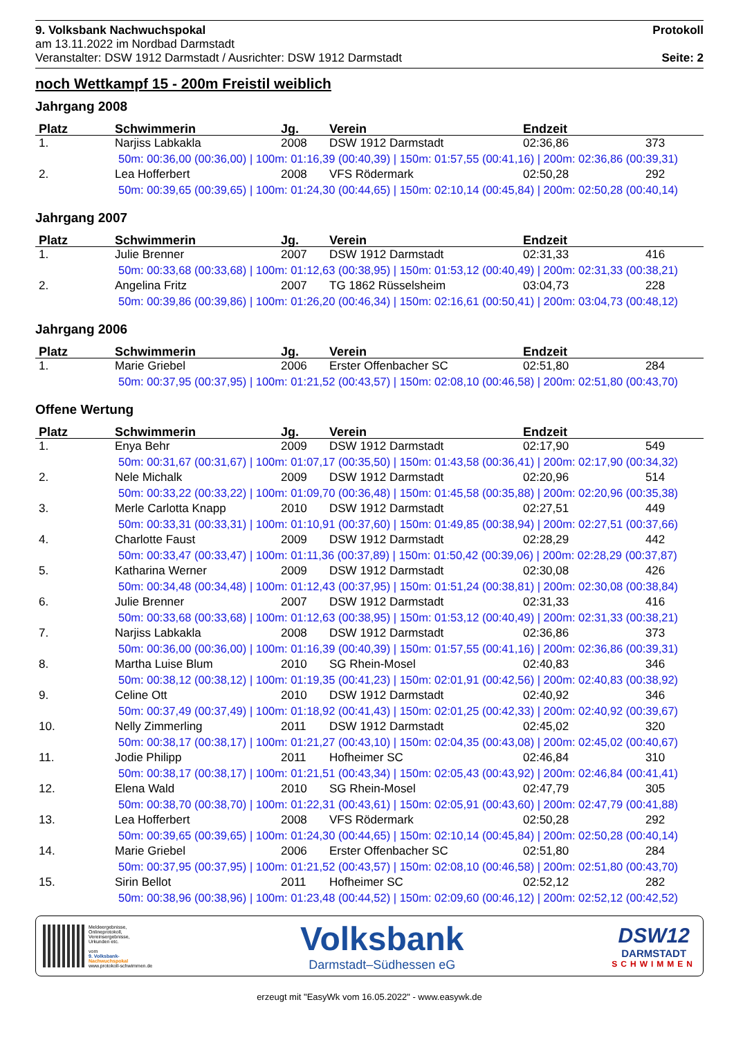9. Volksbank Nachwuchspokal
am 13.11.2022 im Nordbad Darmstadt
Veranstalter: DSW 1912 Darmstadt / Ausrichter: DSW 1912 Darmstadt
Protokoll
Seite: 2
noch Wettkampf 15 - 200m Freistil weiblich
Jahrgang 2008
| Platz | Schwimmerin | Jg. | Verein | Endzeit | |
| --- | --- | --- | --- | --- | --- |
| 1. | Narjiss Labkakla | 2008 | DSW 1912 Darmstadt | 02:36,86 | 373 |
| 50m: 00:36,00 (00:36,00) / 100m: 01:16,39 (00:40,39) / 150m: 01:57,55 (00:41,16) / 200m: 02:36,86 (00:39,31) | | | | | |
| 2. | Lea Hofferbert | 2008 | VFS Rödermark | 02:50,28 | 292 |
| 50m: 00:39,65 (00:39,65) / 100m: 01:24,30 (00:44,65) / 150m: 02:10,14 (00:45,84) / 200m: 02:50,28 (00:40,14) | | | | | |
Jahrgang 2007
| Platz | Schwimmerin | Jg. | Verein | Endzeit | |
| --- | --- | --- | --- | --- | --- |
| 1. | Julie Brenner | 2007 | DSW 1912 Darmstadt | 02:31,33 | 416 |
| 50m: 00:33,68 (00:33,68) / 100m: 01:12,63 (00:38,95) / 150m: 01:53,12 (00:40,49) / 200m: 02:31,33 (00:38,21) | | | | | |
| 2. | Angelina Fritz | 2007 | TG 1862 Rüsselsheim | 03:04,73 | 228 |
| 50m: 00:39,86 (00:39,86) / 100m: 01:26,20 (00:46,34) / 150m: 02:16,61 (00:50,41) / 200m: 03:04,73 (00:48,12) | | | | | |
Jahrgang 2006
| Platz | Schwimmerin | Jg. | Verein | Endzeit | |
| --- | --- | --- | --- | --- | --- |
| 1. | Marie Griebel | 2006 | Erster Offenbacher SC | 02:51,80 | 284 |
| 50m: 00:37,95 (00:37,95) / 100m: 01:21,52 (00:43,57) / 150m: 02:08,10 (00:46,58) / 200m: 02:51,80 (00:43,70) | | | | | |
Offene Wertung
| Platz | Schwimmerin | Jg. | Verein | Endzeit | |
| --- | --- | --- | --- | --- | --- |
| 1. | Enya Behr | 2009 | DSW 1912 Darmstadt | 02:17,90 | 549 |
| 50m: 00:31,67 (00:31,67) / 100m: 01:07,17 (00:35,50) / 150m: 01:43,58 (00:36,41) / 200m: 02:17,90 (00:34,32) | | | | | |
| 2. | Nele Michalk | 2009 | DSW 1912 Darmstadt | 02:20,96 | 514 |
| 50m: 00:33,22 (00:33,22) / 100m: 01:09,70 (00:36,48) / 150m: 01:45,58 (00:35,88) / 200m: 02:20,96 (00:35,38) | | | | | |
| 3. | Merle Carlotta Knapp | 2010 | DSW 1912 Darmstadt | 02:27,51 | 449 |
| 50m: 00:33,31 (00:33,31) / 100m: 01:10,91 (00:37,60) / 150m: 01:49,85 (00:38,94) / 200m: 02:27,51 (00:37,66) | | | | | |
| 4. | Charlotte Faust | 2009 | DSW 1912 Darmstadt | 02:28,29 | 442 |
| 50m: 00:33,47 (00:33,47) / 100m: 01:11,36 (00:37,89) / 150m: 01:50,42 (00:39,06) / 200m: 02:28,29 (00:37,87) | | | | | |
| 5. | Katharina Werner | 2009 | DSW 1912 Darmstadt | 02:30,08 | 426 |
| 50m: 00:34,48 (00:34,48) / 100m: 01:12,43 (00:37,95) / 150m: 01:51,24 (00:38,81) / 200m: 02:30,08 (00:38,84) | | | | | |
| 6. | Julie Brenner | 2007 | DSW 1912 Darmstadt | 02:31,33 | 416 |
| 50m: 00:33,68 (00:33,68) / 100m: 01:12,63 (00:38,95) / 150m: 01:53,12 (00:40,49) / 200m: 02:31,33 (00:38,21) | | | | | |
| 7. | Narjiss Labkakla | 2008 | DSW 1912 Darmstadt | 02:36,86 | 373 |
| 50m: 00:36,00 (00:36,00) / 100m: 01:16,39 (00:40,39) / 150m: 01:57,55 (00:41,16) / 200m: 02:36,86 (00:39,31) | | | | | |
| 8. | Martha Luise Blum | 2010 | SG Rhein-Mosel | 02:40,83 | 346 |
| 50m: 00:38,12 (00:38,12) / 100m: 01:19,35 (00:41,23) / 150m: 02:01,91 (00:42,56) / 200m: 02:40,83 (00:38,92) | | | | | |
| 9. | Celine Ott | 2010 | DSW 1912 Darmstadt | 02:40,92 | 346 |
| 50m: 00:37,49 (00:37,49) / 100m: 01:18,92 (00:41,43) / 150m: 02:01,25 (00:42,33) / 200m: 02:40,92 (00:39,67) | | | | | |
| 10. | Nelly Zimmerling | 2011 | DSW 1912 Darmstadt | 02:45,02 | 320 |
| 50m: 00:38,17 (00:38,17) / 100m: 01:21,27 (00:43,10) / 150m: 02:04,35 (00:43,08) / 200m: 02:45,02 (00:40,67) | | | | | |
| 11. | Jodie Philipp | 2011 | Hofheimer SC | 02:46,84 | 310 |
| 50m: 00:38,17 (00:38,17) / 100m: 01:21,51 (00:43,34) / 150m: 02:05,43 (00:43,92) / 200m: 02:46,84 (00:41,41) | | | | | |
| 12. | Elena Wald | 2010 | SG Rhein-Mosel | 02:47,79 | 305 |
| 50m: 00:38,70 (00:38,70) / 100m: 01:22,31 (00:43,61) / 150m: 02:05,91 (00:43,60) / 200m: 02:47,79 (00:41,88) | | | | | |
| 13. | Lea Hofferbert | 2008 | VFS Rödermark | 02:50,28 | 292 |
| 50m: 00:39,65 (00:39,65) / 100m: 01:24,30 (00:44,65) / 150m: 02:10,14 (00:45,84) / 200m: 02:50,28 (00:40,14) | | | | | |
| 14. | Marie Griebel | 2006 | Erster Offenbacher SC | 02:51,80 | 284 |
| 50m: 00:37,95 (00:37,95) / 100m: 01:21,52 (00:43,57) / 150m: 02:08,10 (00:46,58) / 200m: 02:51,80 (00:43,70) | | | | | |
| 15. | Sirin Bellot | 2011 | Hofheimer SC | 02:52,12 | 282 |
| 50m: 00:38,96 (00:38,96) / 100m: 01:23,48 (00:44,52) / 150m: 02:09,60 (00:46,12) / 200m: 02:52,12 (00:42,52) | | | | | |
Meldeergebnisse,
Onlineprotokoll,
Vereinsergebnisse,
Urkunden etc.
vom
9. Volksbank-
Nachwuchspokal
www.protokoll-schwimmen.de
Volksbank
Darmstadt–Südhessen eG
DSW12
DARMSTADT
SCHWIMMEN
erzeugt mit "EasyWk vom 16.05.2022" - www.easywk.de